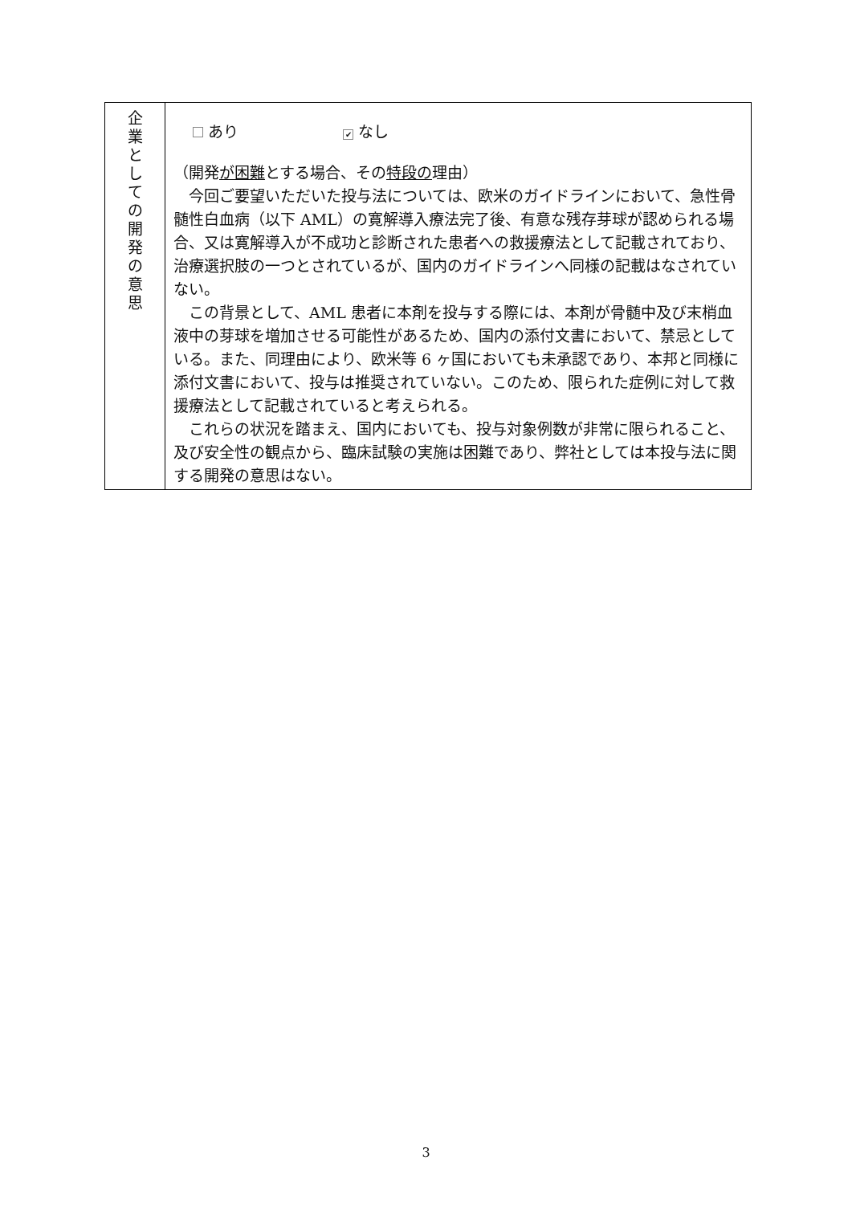| 企 業 と し て の 開 発 の 意 思 | あり ✔ なし （開発 が困難 とする場合、その 特段の 理由） 今回ご要望いただいた投与法については、欧米のガイドラインにおいて、急性骨髄性白血病（以下 AML）の寛解導入療法完了後、有意な残存芽球が認められる場合、又は寛解導入が不成功と診断された患者への救援療法として記載されており、治療選択肢の一つとされているが、国内のガイドラインへ同様の記載はなされていない。 この背景として、AML 患者に本剤を投与する際には、本剤が骨髄中及び末梢血液中の芽球を増加させる可能性があるため、国内の添付文書において、禁忌としている。また、同理由により、欧米等 6 ヶ国においても未承認であり、本邦と同様に添付文書において、投与は推奨されていない。このため、限られた症例に対して救援療法として記載されていると考えられる。 これらの状況を踏まえ、国内においても、投与対象例数が非常に限られること、及び安全性の観点から、臨床試験の実施は困難であり、弊社としては本投与法に関する開発の意思はない。 |
3